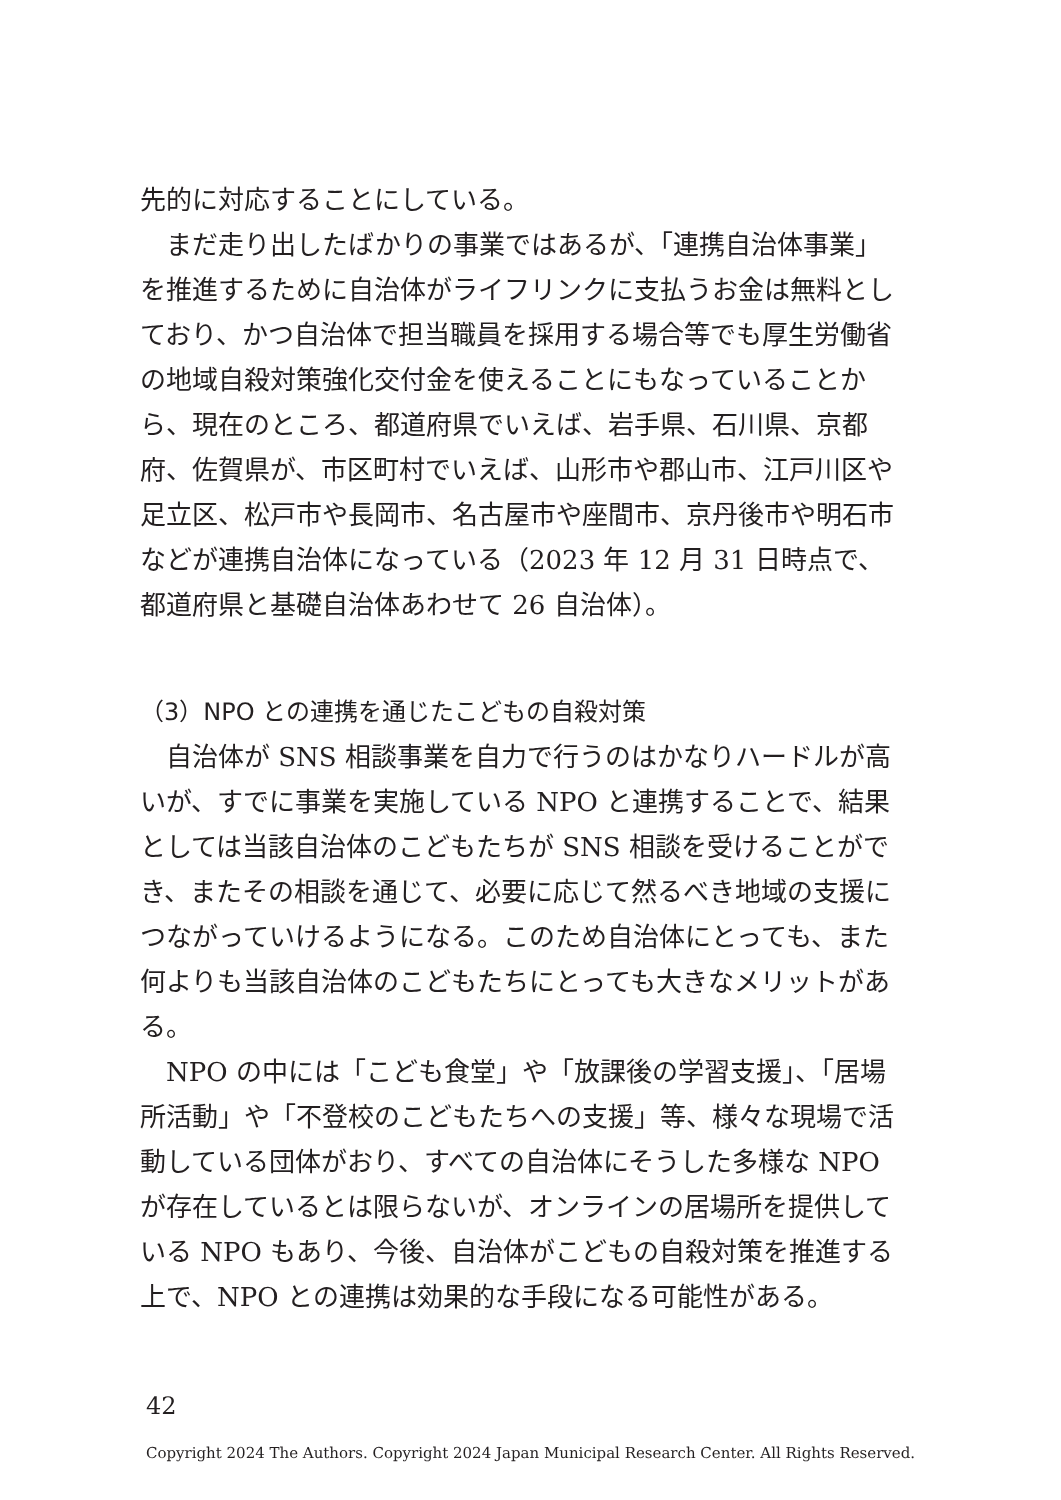先的に対応することにしている。
まだ走り出したばかりの事業ではあるが、「連携自治体事業」を推進するために自治体がライフリンクに支払うお金は無料としており、かつ自治体で担当職員を採用する場合等でも厚生労働省の地域自殺対策強化交付金を使えることにもなっていることから、現在のところ、都道府県でいえば、岩手県、石川県、京都府、佐賀県が、市区町村でいえば、山形市や郡山市、江戸川区や足立区、松戸市や長岡市、名古屋市や座間市、京丹後市や明石市などが連携自治体になっている（2023 年 12 月 31 日時点で、都道府県と基礎自治体あわせて 26 自治体）。
（3）NPO との連携を通じたこどもの自殺対策
自治体が SNS 相談事業を自力で行うのはかなりハードルが高いが、すでに事業を実施している NPO と連携することで、結果としては当該自治体のこどもたちが SNS 相談を受けることができ、またその相談を通じて、必要に応じて然るべき地域の支援につながっていけるようになる。このため自治体にとっても、また何よりも当該自治体のこどもたちにとっても大きなメリットがある。
NPO の中には「こども食堂」や「放課後の学習支援」、「居場所活動」や「不登校のこどもたちへの支援」等、様々な現場で活動している団体がおり、すべての自治体にそうした多様な NPO が存在しているとは限らないが、オンラインの居場所を提供している NPO もあり、今後、自治体がこどもの自殺対策を推進する上で、NPO との連携は効果的な手段になる可能性がある。
42
Copyright 2024 The Authors. Copyright 2024 Japan Municipal Research Center. All Rights Reserved.